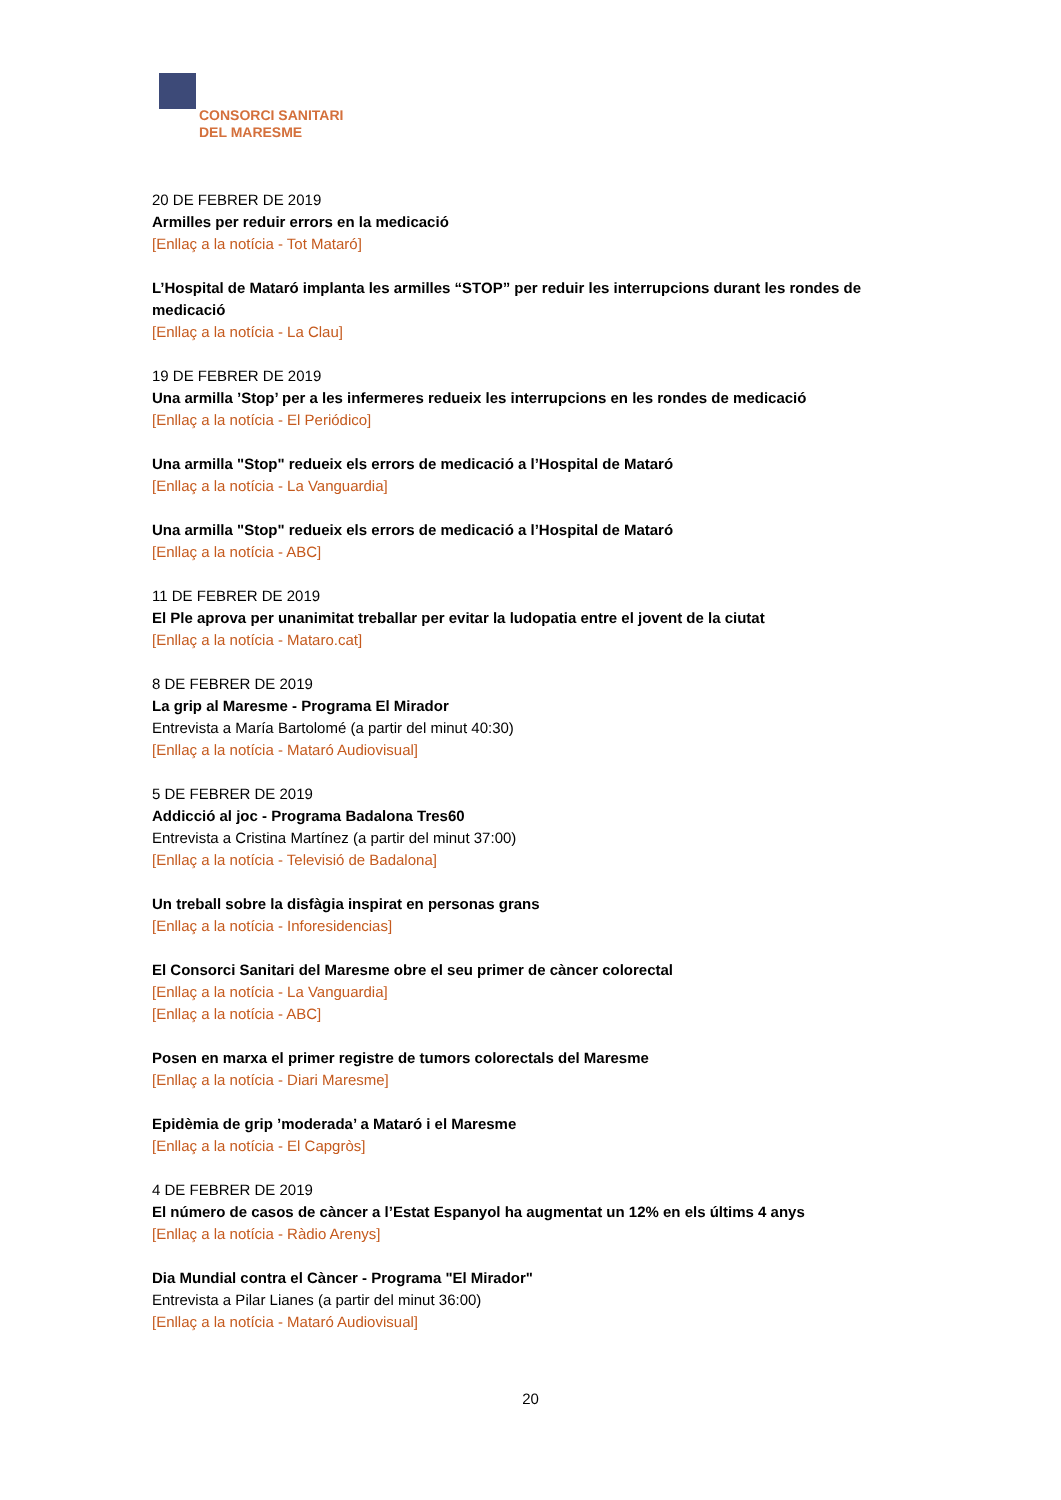CONSORCI SANITARI
DEL MARESME
20 DE FEBRER DE 2019
Armilles per reduir errors en la medicació
[Enllaç a la notícia - Tot Mataró]
L’Hospital de Mataró implanta les armilles “STOP” per reduir les interrupcions durant les rondes de medicació
[Enllaç a la notícia - La Clau]
19 DE FEBRER DE 2019
Una armilla ’Stop’ per a les infermeres redueix les interrupcions en les rondes de medicació
[Enllaç a la notícia - El Periódico]
Una armilla "Stop" redueix els errors de medicació a l’Hospital de Mataró
[Enllaç a la notícia - La Vanguardia]
Una armilla "Stop" redueix els errors de medicació a l’Hospital de Mataró
[Enllaç a la notícia - ABC]
11 DE FEBRER DE 2019
El Ple aprova per unanimitat treballar per evitar la ludopatia entre el jovent de la ciutat
[Enllaç a la notícia - Mataro.cat]
8 DE FEBRER DE 2019
La grip al Maresme - Programa El Mirador
Entrevista a María Bartolomé (a partir del minut 40:30)
[Enllaç a la notícia - Mataró Audiovisual]
5 DE FEBRER DE 2019
Addicció al joc - Programa Badalona Tres60
Entrevista a Cristina Martínez (a partir del minut 37:00)
[Enllaç a la notícia - Televisió de Badalona]
Un treball sobre la disfàgia inspirat en personas grans
[Enllaç a la notícia - Inforesidencias]
El Consorci Sanitari del Maresme obre el seu primer de càncer colorectal
[Enllaç a la notícia - La Vanguardia]
[Enllaç a la notícia - ABC]
Posen en marxa el primer registre de tumors colorectals del Maresme
[Enllaç a la notícia - Diari Maresme]
Epidèmia de grip ’moderada’ a Mataró i el Maresme
[Enllaç a la notícia - El Capgròs]
4 DE FEBRER DE 2019
El número de casos de càncer a l’Estat Espanyol ha augmentat un 12% en els últims 4 anys
[Enllaç a la notícia - Ràdio Arenys]
Dia Mundial contra el Càncer - Programa "El Mirador"
Entrevista a Pilar Lianes (a partir del minut 36:00)
[Enllaç a la notícia - Mataró Audiovisual]
20